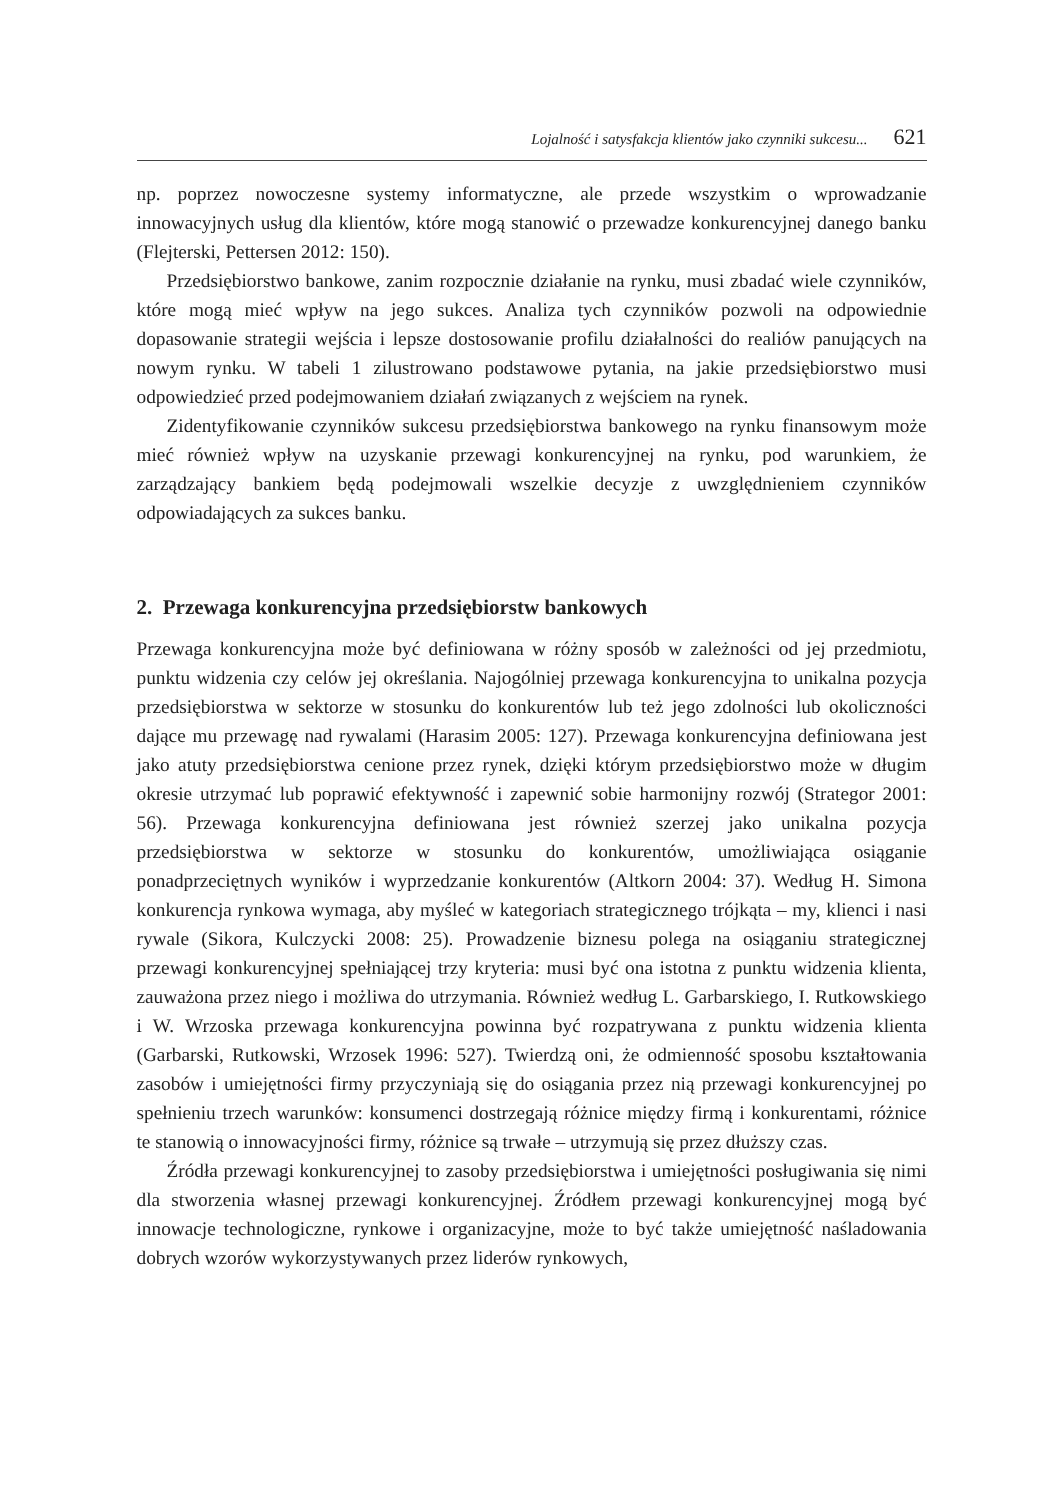Lojalność i satysfakcja klientów jako czynniki sukcesu... 621
np. poprzez nowoczesne systemy informatyczne, ale przede wszystkim o wprowadzanie innowacyjnych usług dla klientów, które mogą stanowić o przewadze konkurencyjnej danego banku (Flejterski, Pettersen 2012: 150).
Przedsiębiorstwo bankowe, zanim rozpocznie działanie na rynku, musi zbadać wiele czynników, które mogą mieć wpływ na jego sukces. Analiza tych czynników pozwoli na odpowiednie dopasowanie strategii wejścia i lepsze dostosowanie profilu działalności do realiów panujących na nowym rynku. W tabeli 1 zilustrowano podstawowe pytania, na jakie przedsiębiorstwo musi odpowiedzieć przed podejmowaniem działań związanych z wejściem na rynek.
Zidentyfikowanie czynników sukcesu przedsiębiorstwa bankowego na rynku finansowym może mieć również wpływ na uzyskanie przewagi konkurencyjnej na rynku, pod warunkiem, że zarządzający bankiem będą podejmowali wszelkie decyzje z uwzględnieniem czynników odpowiadających za sukces banku.
2. Przewaga konkurencyjna przedsiębiorstw bankowych
Przewaga konkurencyjna może być definiowana w różny sposób w zależności od jej przedmiotu, punktu widzenia czy celów jej określania. Najogólniej przewaga konkurencyjna to unikalna pozycja przedsiębiorstwa w sektorze w stosunku do konkurentów lub też jego zdolności lub okoliczności dające mu przewagę nad rywalami (Harasim 2005: 127). Przewaga konkurencyjna definiowana jest jako atuty przedsiębiorstwa cenione przez rynek, dzięki którym przedsiębiorstwo może w długim okresie utrzymać lub poprawić efektywność i zapewnić sobie harmonijny rozwój (Strategor 2001: 56). Przewaga konkurencyjna definiowana jest również szerzej jako unikalna pozycja przedsiębiorstwa w sektorze w stosunku do konkurentów, umożliwiająca osiąganie ponadprzeciętnych wyników i wyprzedzanie konkurentów (Altkorn 2004: 37). Według H. Simona konkurencja rynkowa wymaga, aby myśleć w kategoriach strategicznego trójkąta – my, klienci i nasi rywale (Sikora, Kulczycki 2008: 25). Prowadzenie biznesu polega na osiąganiu strategicznej przewagi konkurencyjnej spełniającej trzy kryteria: musi być ona istotna z punktu widzenia klienta, zauważona przez niego i możliwa do utrzymania. Również według L. Garbarskiego, I. Rutkowskiego i W. Wrzoska przewaga konkurencyjna powinna być rozpatrywana z punktu widzenia klienta (Garbarski, Rutkowski, Wrzosek 1996: 527). Twierdzą oni, że odmienność sposobu kształtowania zasobów i umiejętności firmy przyczyniają się do osiągania przez nią przewagi konkurencyjnej po spełnieniu trzech warunków: konsumenci dostrzegają różnice między firmą i konkurentami, różnice te stanowią o innowacyjności firmy, różnice są trwałe – utrzymują się przez dłuższy czas.
Źródła przewagi konkurencyjnej to zasoby przedsiębiorstwa i umiejętności posługiwania się nimi dla stworzenia własnej przewagi konkurencyjnej. Źródłem przewagi konkurencyjnej mogą być innowacje technologiczne, rynkowe i organizacyjne, może to być także umiejętność naśladowania dobrych wzorów wykorzystywanych przez liderów rynkowych,